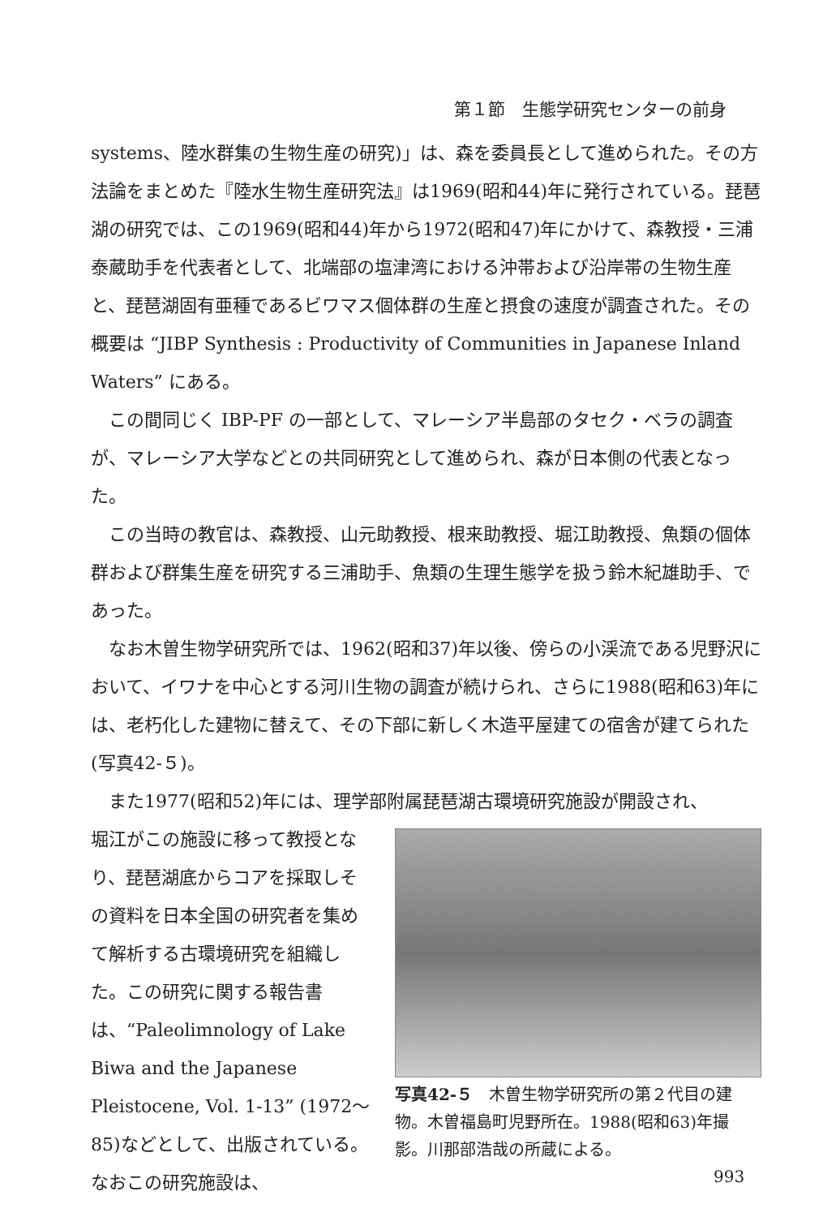第１節　生態学研究センターの前身
systems、陸水群集の生物生産の研究)」は、森を委員長として進められた。その方法論をまとめた『陸水生物生産研究法』は1969(昭和44)年に発行されている。琵琶湖の研究では、この1969(昭和44)年から1972(昭和47)年にかけて、森教授・三浦泰蔵助手を代表者として、北端部の塩津湾における沖帯および沿岸帯の生物生産と、琵琶湖固有亜種であるビワマス個体群の生産と摂食の速度が調査された。その概要は “JIBP Synthesis : Productivity of Communities in Japanese Inland Waters” にある。
この間同じく IBP-PF の一部として、マレーシア半島部のタセク・ベラの調査が、マレーシア大学などとの共同研究として進められ、森が日本側の代表となった。
この当時の教官は、森教授、山元助教授、根来助教授、堀江助教授、魚類の個体群および群集生産を研究する三浦助手、魚類の生理生態学を扱う鈴木紀雄助手、であった。
なお木曽生物学研究所では、1962(昭和37)年以後、傍らの小渓流である児野沢において、イワナを中心とする河川生物の調査が続けられ、さらに1988(昭和63)年には、老朽化した建物に替えて、その下部に新しく木造平屋建ての宿舎が建てられた(写真42-５)。
また1977(昭和52)年には、理学部附属琵琶湖古環境研究施設が開設され、
堀江がこの施設に移って教授となり、琵琶湖底からコアを採取しその資料を日本全国の研究者を集めて解析する古環境研究を組織した。この研究に関する報告書は、“Paleolimnology of Lake Biwa and the Japanese Pleistocene, Vol. 1-13” (1972〜85)などとして、出版されている。なおこの研究施設は、
写真42-５　木曽生物学研究所の第２代目の建物。木曽福島町児野所在。1988(昭和63)年撮影。川那部浩哉の所蔵による。
993